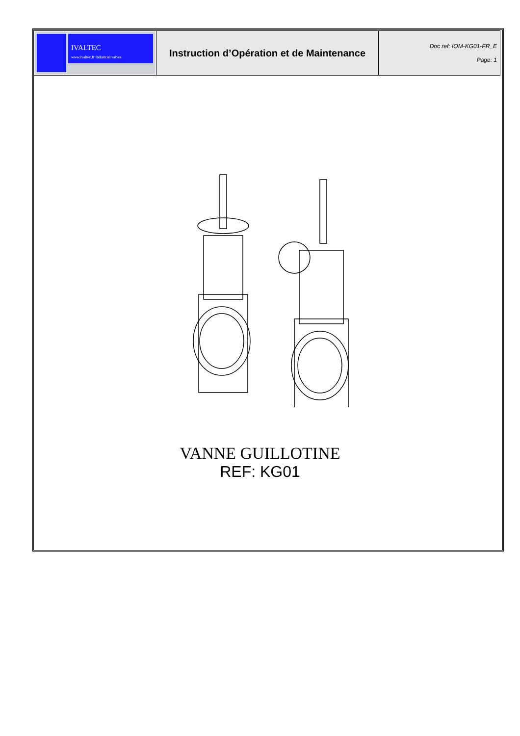| IVALTEC www.ivaltec.fr Industrial valves | Instruction d’Opération et de Maintenance | Doc ref: IOM-KG01-FR_E Page: 1 |
VANNE GUILLOTINE
REF: KG01